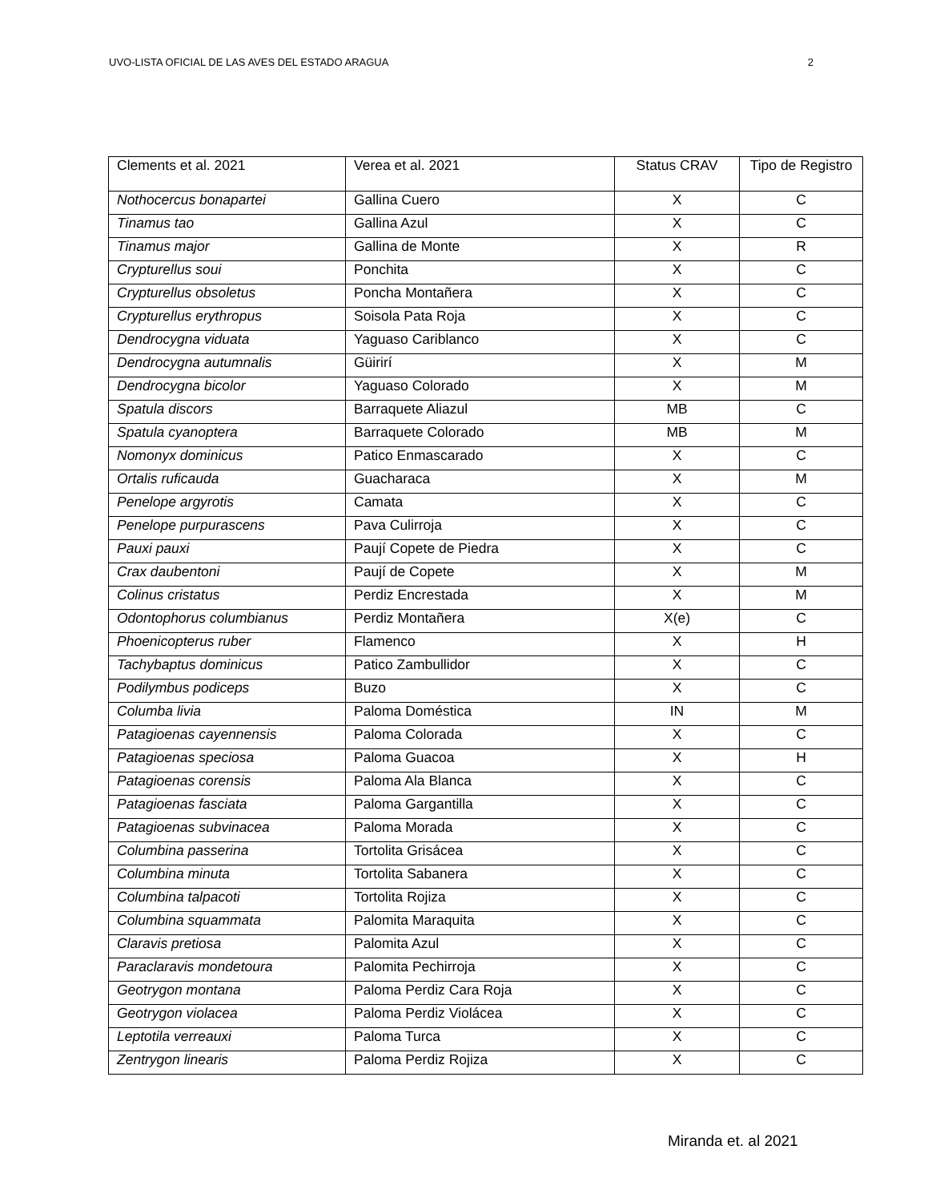UVO-LISTA OFICIAL DE LAS AVES DEL ESTADO ARAGUA 2
| Clements et al. 2021 | Verea et al. 2021 | Status CRAV | Tipo de Registro |
| --- | --- | --- | --- |
| Nothocercus bonapartei | Gallina Cuero | X | C |
| Tinamus tao | Gallina Azul | X | C |
| Tinamus major | Gallina de Monte | X | R |
| Crypturellus soui | Ponchita | X | C |
| Crypturellus obsoletus | Poncha Montañera | X | C |
| Crypturellus erythropus | Soisola Pata Roja | X | C |
| Dendrocygna viduata | Yaguaso Cariblanco | X | C |
| Dendrocygna autumnalis | Güirirí | X | M |
| Dendrocygna bicolor | Yaguaso Colorado | X | M |
| Spatula discors | Barraquete Aliazul | MB | C |
| Spatula cyanoptera | Barraquete Colorado | MB | M |
| Nomonyx dominicus | Patico Enmascarado | X | C |
| Ortalis ruficauda | Guacharaca | X | M |
| Penelope argyrotis | Camata | X | C |
| Penelope purpurascens | Pava Culirroja | X | C |
| Pauxi pauxi | Paují Copete de Piedra | X | C |
| Crax daubentoni | Paují de Copete | X | M |
| Colinus cristatus | Perdiz Encrestada | X | M |
| Odontophorus columbianus | Perdiz Montañera | X(e) | C |
| Phoenicopterus ruber | Flamenco | X | H |
| Tachybaptus dominicus | Patico Zambullidor | X | C |
| Podilymbus podiceps | Buzo | X | C |
| Columba livia | Paloma Doméstica | IN | M |
| Patagioenas cayennensis | Paloma Colorada | X | C |
| Patagioenas speciosa | Paloma Guacoa | X | H |
| Patagioenas corensis | Paloma Ala Blanca | X | C |
| Patagioenas fasciata | Paloma Gargantilla | X | C |
| Patagioenas subvinacea | Paloma Morada | X | C |
| Columbina passerina | Tortolita Grisácea | X | C |
| Columbina minuta | Tortolita Sabanera | X | C |
| Columbina talpacoti | Tortolita Rojiza | X | C |
| Columbina squammata | Palomita Maraquita | X | C |
| Claravis pretiosa | Palomita Azul | X | C |
| Paraclaravis mondetoura | Palomita Pechirroja | X | C |
| Geotrygon montana | Paloma Perdiz Cara Roja | X | C |
| Geotrygon violacea | Paloma Perdiz Violácea | X | C |
| Leptotila verreauxi | Paloma Turca | X | C |
| Zentrygon linearis | Paloma Perdiz Rojiza | X | C |
Miranda et. al 2021